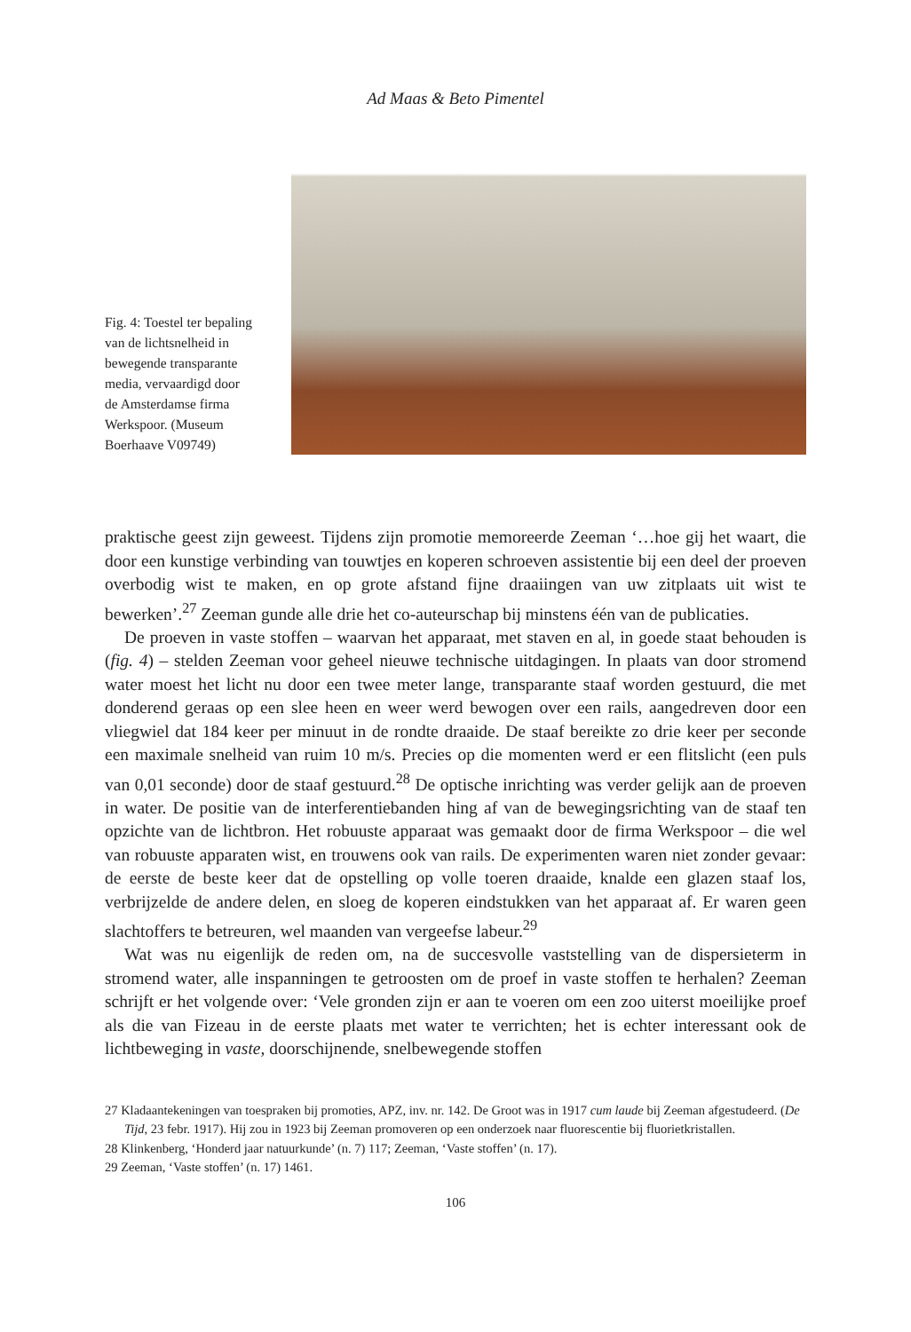Ad Maas & Beto Pimentel
Fig. 4: Toestel ter bepaling van de lichtsnelheid in bewegende transparante media, vervaardigd door de Amsterdamse firma Werkspoor. (Museum Boerhaave V09749)
praktische geest zijn geweest. Tijdens zijn promotie memoreerde Zeeman ‘…hoe gij het waart, die door een kunstige verbinding van touwtjes en koperen schroeven assistentie bij een deel der proeven overbodig wist te maken, en op grote afstand fijne draaiingen van uw zitplaats uit wist te bewerken’.<sup>27</sup> Zeeman gunde alle drie het co-auteurschap bij minstens één van de publicaties.
De proeven in vaste stoffen – waarvan het apparaat, met staven en al, in goede staat behouden is (fig. 4) – stelden Zeeman voor geheel nieuwe technische uitdagingen. In plaats van door stromend water moest het licht nu door een twee meter lange, transparante staaf worden gestuurd, die met donderend geraas op een slee heen en weer werd bewogen over een rails, aangedreven door een vliegwiel dat 184 keer per minuut in de rondte draaide. De staaf bereikte zo drie keer per seconde een maximale snelheid van ruim 10 m/s. Precies op die momenten werd er een flitslicht (een puls van 0,01 seconde) door de staaf gestuurd.<sup>28</sup> De optische inrichting was verder gelijk aan de proeven in water. De positie van de interferentiebanden hing af van de bewegingsrichting van de staaf ten opzichte van de lichtbron. Het robuuste apparaat was gemaakt door de firma Werkspoor – die wel van robuuste apparaten wist, en trouwens ook van rails. De experimenten waren niet zonder gevaar: de eerste de beste keer dat de opstelling op volle toeren draaide, knalde een glazen staaf los, verbrijzelde de andere delen, en sloeg de koperen eindstukken van het apparaat af. Er waren geen slachtoffers te betreuren, wel maanden van vergeefse labeur.<sup>29</sup>
Wat was nu eigenlijk de reden om, na de succesvolle vaststelling van de dispersieterm in stromend water, alle inspanningen te getroosten om de proef in vaste stoffen te herhalen? Zeeman schrijft er het volgende over: ‘Vele gronden zijn er aan te voeren om een zoo uiterst moeilijke proef als die van Fizeau in de eerste plaats met water te verrichten; het is echter interessant ook de lichtbeweging in vaste, doorschijnende, snelbewegende stoffen
27 Kladaantekeningen van toespraken bij promoties, APZ, inv. nr. 142. De Groot was in 1917 cum laude bij Zeeman afgestudeerd. (De Tijd, 23 febr. 1917). Hij zou in 1923 bij Zeeman promoveren op een onderzoek naar fluorescentie bij fluorietkristallen.
28 Klinkenberg, ‘Honderd jaar natuurkunde’ (n. 7) 117; Zeeman, ‘Vaste stoffen’ (n. 17).
29 Zeeman, ‘Vaste stoffen’ (n. 17) 1461.
106